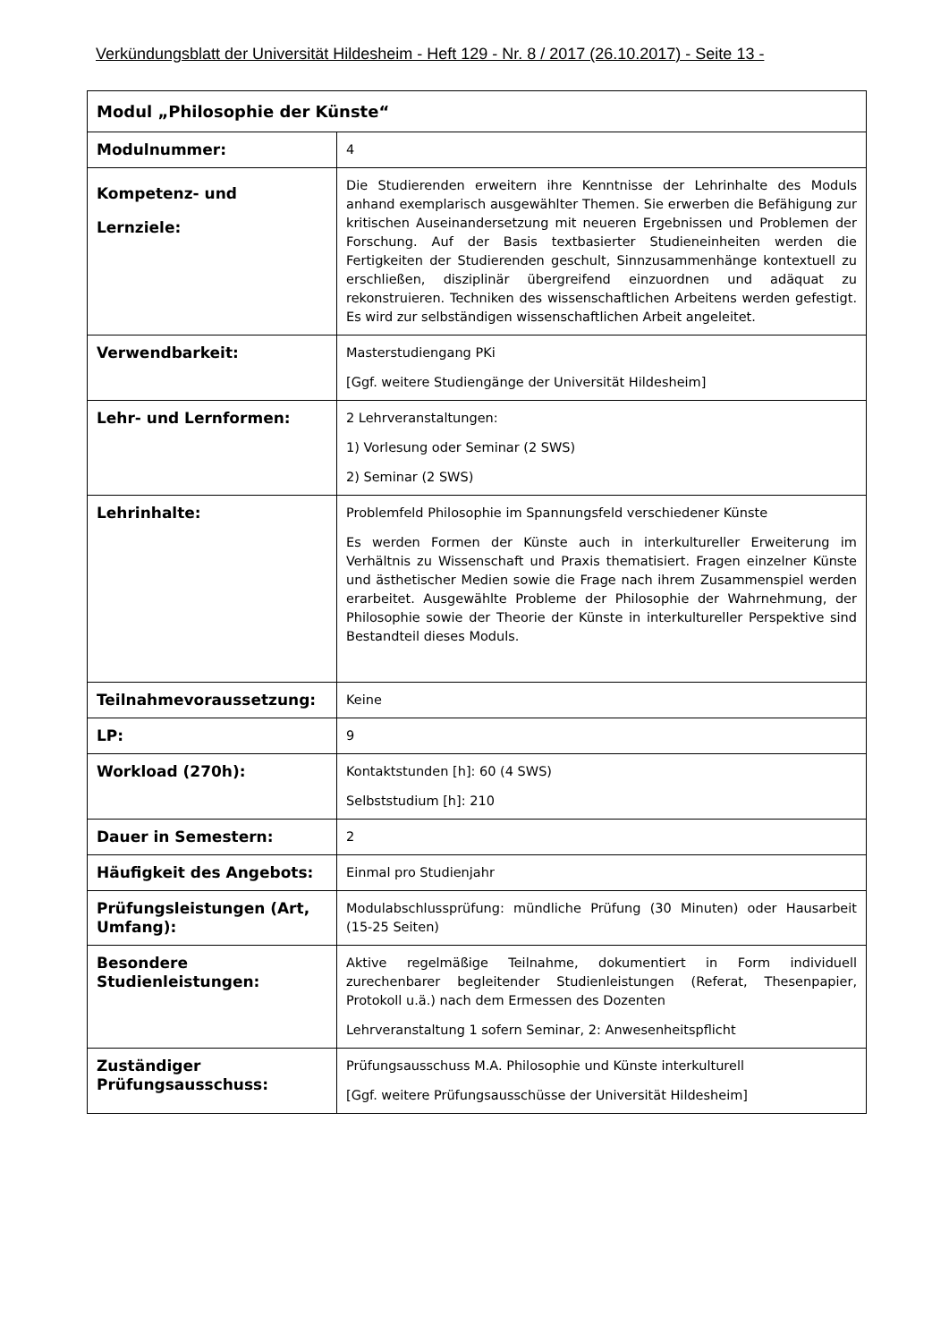Verkündungsblatt der Universität Hildesheim - Heft 129 - Nr. 8 / 2017 (26.10.2017) - Seite 13 -
| Modul „Philosophie der Künste“ | |
| --- | --- |
| Modulnummer: | 4 |
| Kompetenz- und Lernziele: | Die Studierenden erweitern ihre Kenntnisse der Lehrinhalte des Moduls anhand exemplarisch ausgewählter Themen. Sie erwerben die Befähigung zur kritischen Auseinandersetzung mit neueren Ergebnissen und Problemen der Forschung. Auf der Basis textbasierter Studieneinheiten werden die Fertigkeiten der Studierenden geschult, Sinnzusammenhänge kontextuell zu erschließen, disziplinär übergreifend einzuordnen und adäquat zu rekonstruieren. Techniken des wissenschaftlichen Arbeitens werden gefestigt. Es wird zur selbständigen wissenschaftlichen Arbeit angeleitet. |
| Verwendbarkeit: | Masterstudiengang PKi [Ggf. weitere Studiengänge der Universität Hildesheim] |
| Lehr- und Lernformen: | 2 Lehrveranstaltungen: 1) Vorlesung oder Seminar (2 SWS) 2) Seminar (2 SWS) |
| Lehrinhalte: | Problemfeld Philosophie im Spannungsfeld verschiedener Künste Es werden Formen der Künste auch in interkultureller Erweiterung im Verhältnis zu Wissenschaft und Praxis thematisiert. Fragen einzelner Künste und ästhetischer Medien sowie die Frage nach ihrem Zusammenspiel werden erarbeitet. Ausgewählte Probleme der Philosophie der Wahrnehmung, der Philosophie sowie der Theorie der Künste in interkultureller Perspektive sind Bestandteil dieses Moduls. |
| Teilnahmevoraussetzung: | Keine |
| LP: | 9 |
| Workload (270h): | Kontaktstunden [h]: 60 (4 SWS) Selbststudium [h]: 210 |
| Dauer in Semestern: | 2 |
| Häufigkeit des Angebots: | Einmal pro Studienjahr |
| Prüfungsleistungen (Art, Umfang): | Modulabschlussprüfung: mündliche Prüfung (30 Minuten) oder Hausarbeit (15-25 Seiten) |
| Besondere Studienleistungen: | Aktive regelmäßige Teilnahme, dokumentiert in Form individuell zurechenbarer begleitender Studienleistungen (Referat, Thesenpapier, Protokoll u.ä.) nach dem Ermessen des Dozenten Lehrveranstaltung 1 sofern Seminar, 2: Anwesenheitspflicht |
| Zuständiger Prüfungsausschuss: | Prüfungsausschuss M.A. Philosophie und Künste interkulturell [Ggf. weitere Prüfungsausschüsse der Universität Hildesheim] |